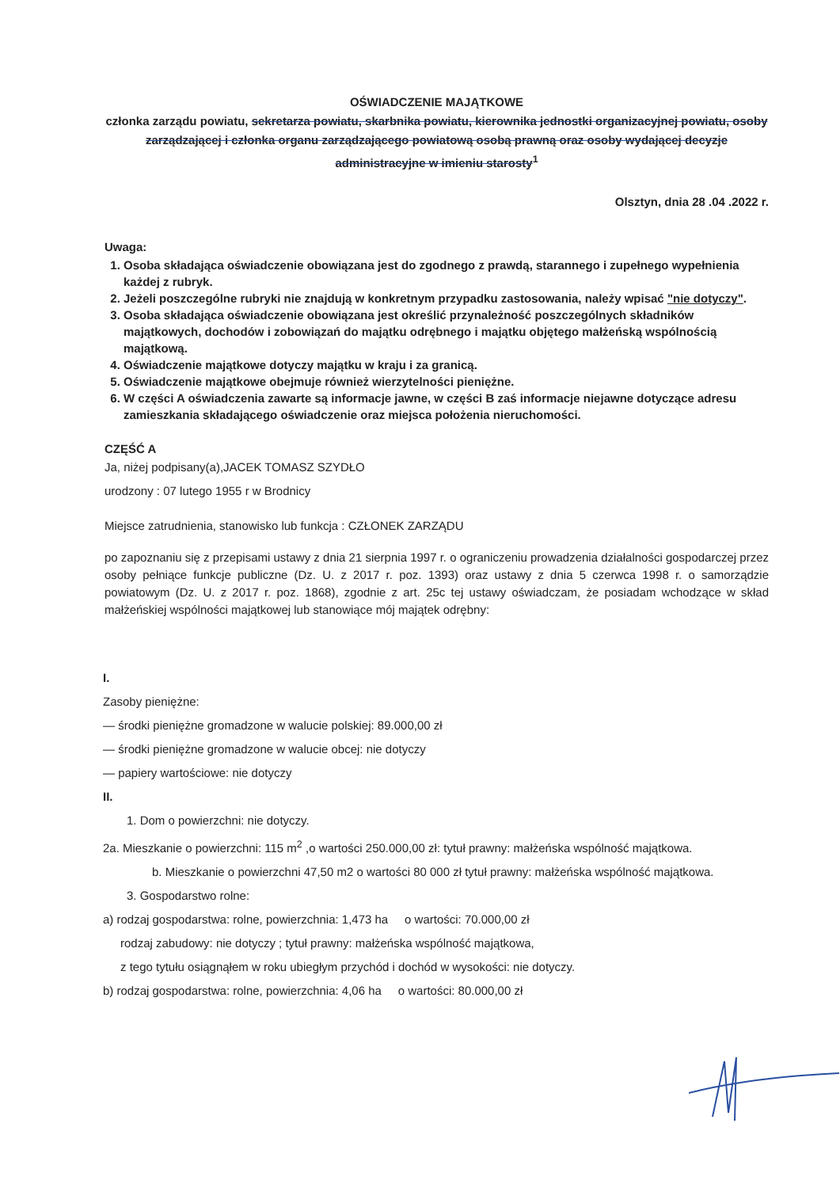OŚWIADCZENIE MAJĄTKOWE
członka zarządu powiatu, sekretarza powiatu, skarbnika powiatu, kierownika jednostki organizacyjnej powiatu, osoby zarządzającej i członka organu zarządzającego powiatową osobą prawną oraz osoby wydającej decyzje administracyjne w imieniu starosty<sup>1</sup>
Olsztyn, dnia 28 .04 .2022 r.
Uwaga:
1. Osoba składająca oświadczenie obowiązana jest do zgodnego z prawdą, starannego i zupełnego wypełnienia każdej z rubryk.
2. Jeżeli poszczególne rubryki nie znajdują w konkretnym przypadku zastosowania, należy wpisać "nie dotyczy".
3. Osoba składająca oświadczenie obowiązana jest określić przynależność poszczególnych składników majątkowych, dochodów i zobowiązań do majątku odrębnego i majątku objętego małżeńską wspólnością majątkową.
4. Oświadczenie majątkowe dotyczy majątku w kraju i za granicą.
5. Oświadczenie majątkowe obejmuje również wierzytelności pieniężne.
6. W części A oświadczenia zawarte są informacje jawne, w części B zaś informacje niejawne dotyczące adresu zamieszkania składającego oświadczenie oraz miejsca położenia nieruchomości.
CZĘŚĆ A
Ja, niżej podpisany(a),JACEK TOMASZ SZYDŁO
urodzony : 07 lutego 1955 r w Brodnicy
Miejsce zatrudnienia, stanowisko lub funkcja : CZŁONEK ZARZĄDU
po zapoznaniu się z przepisami ustawy z dnia 21 sierpnia 1997 r. o ograniczeniu prowadzenia działalności gospodarczej przez osoby pełniące funkcje publiczne (Dz. U. z 2017 r. poz. 1393) oraz ustawy z dnia 5 czerwca 1998 r. o samorządzie powiatowym (Dz. U. z 2017 r. poz. 1868), zgodnie z art. 25c tej ustawy oświadczam, że posiadam wchodzące w skład małżeńskiej wspólności majątkowej lub stanowiące mój majątek odrębny:
I.
Zasoby pieniężne:
— środki pieniężne gromadzone w walucie polskiej: 89.000,00 zł
— środki pieniężne gromadzone w walucie obcej: nie dotyczy
— papiery wartościowe: nie dotyczy
II.
1. Dom o powierzchni: nie dotyczy.
2a. Mieszkanie o powierzchni: 115 m<sup>2</sup> ,o wartości 250.000,00 zł: tytuł prawny: małżeńska wspólność majątkowa.
b. Mieszkanie o powierzchni 47,50 m2 o wartości 80 000 zł tytuł prawny: małżeńska wspólność majątkowa.
3. Gospodarstwo rolne:
a) rodzaj gospodarstwa: rolne, powierzchnia: 1,473 ha o wartości: 70.000,00 zł
rodzaj zabudowy: nie dotyczy ; tytuł prawny: małżeńska wspólność majątkowa,
z tego tytułu osiągnąłem w roku ubiegłym przychód i dochód w wysokości: nie dotyczy.
b) rodzaj gospodarstwa: rolne, powierzchnia: 4,06 ha o wartości: 80.000,00 zł